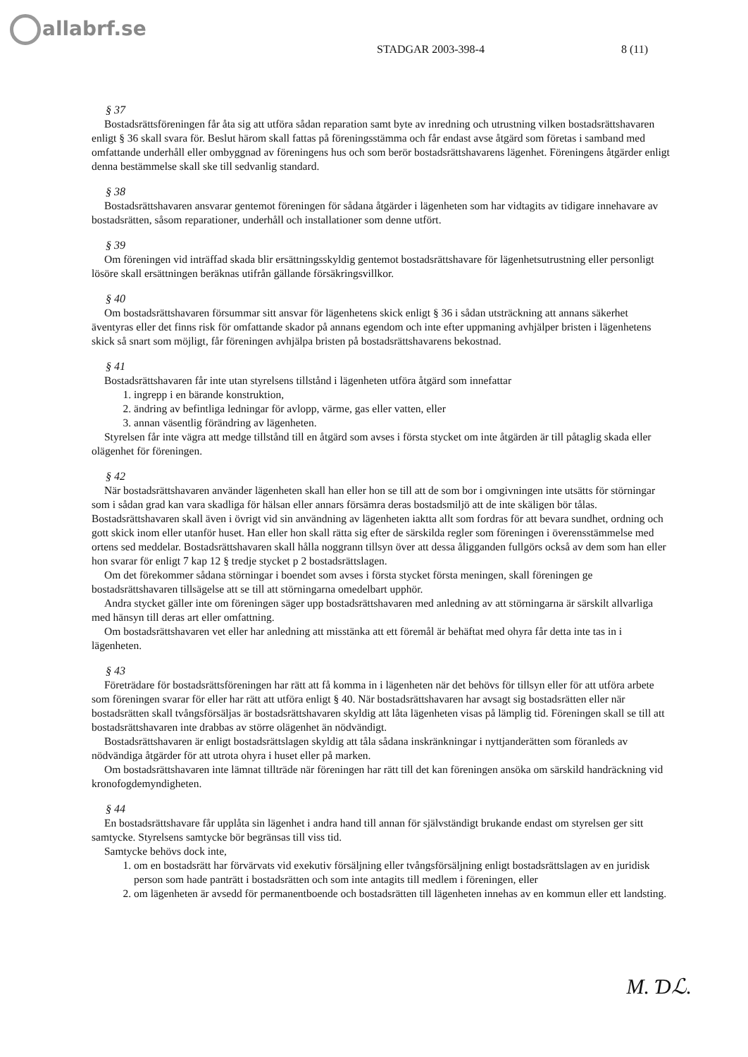allabrf.se
STADGAR 2003-398-4 8 (11)
§ 37
Bostadsrättsföreningen får åta sig att utföra sådan reparation samt byte av inredning och utrustning vilken bostadsrättshavaren enligt § 36 skall svara för. Beslut härom skall fattas på föreningsstämma och får endast avse åtgärd som företas i samband med omfattande underhåll eller ombyggnad av föreningens hus och som berör bostadsrättshavarens lägenhet. Föreningens åtgärder enligt denna bestämmelse skall ske till sedvanlig standard.
§ 38
Bostadsrättshavaren ansvarar gentemot föreningen för sådana åtgärder i lägenheten som har vidtagits av tidigare innehavare av bostadsrätten, såsom reparationer, underhåll och installationer som denne utfört.
§ 39
Om föreningen vid inträffad skada blir ersättningsskyldig gentemot bostadsrättshavare för lägenhetsutrustning eller personligt lösöre skall ersättningen beräknas utifrån gällande försäkringsvillkor.
§ 40
Om bostadsrättshavaren försummar sitt ansvar för lägenhetens skick enligt § 36 i sådan utsträckning att annans säkerhet äventyras eller det finns risk för omfattande skador på annans egendom och inte efter uppmaning avhjälper bristen i lägenhetens skick så snart som möjligt, får föreningen avhjälpa bristen på bostadsrättshavarens bekostnad.
§ 41
Bostadsrättshavaren får inte utan styrelsens tillstånd i lägenheten utföra åtgärd som innefattar
1. ingrepp i en bärande konstruktion,
2. ändring av befintliga ledningar för avlopp, värme, gas eller vatten, eller
3. annan väsentlig förändring av lägenheten.
Styrelsen får inte vägra att medge tillstånd till en åtgärd som avses i första stycket om inte åtgärden är till påtaglig skada eller olägenhet för föreningen.
§ 42
När bostadsrättshavaren använder lägenheten skall han eller hon se till att de som bor i omgivningen inte utsätts för störningar som i sådan grad kan vara skadliga för hälsan eller annars försämra deras bostadsmiljö att de inte skäligen bör tålas. Bostadsrättshavaren skall även i övrigt vid sin användning av lägenheten iaktta allt som fordras för att bevara sundhet, ordning och gott skick inom eller utanför huset. Han eller hon skall rätta sig efter de särskilda regler som föreningen i överensstämmelse med ortens sed meddelar. Bostadsrättshavaren skall hålla noggrann tillsyn över att dessa åligganden fullgörs också av dem som han eller hon svarar för enligt 7 kap 12 § tredje stycket p 2 bostadsrättslagen.
Om det förekommer sådana störningar i boendet som avses i första stycket första meningen, skall föreningen ge bostadsrättshavaren tillsägelse att se till att störningarna omedelbart upphör.
Andra stycket gäller inte om föreningen säger upp bostadsrättshavaren med anledning av att störningarna är särskilt allvarliga med hänsyn till deras art eller omfattning.
Om bostadsrättshavaren vet eller har anledning att misstänka att ett föremål är behäftat med ohyra får detta inte tas in i lägenheten.
§ 43
Företrädare för bostadsrättsföreningen har rätt att få komma in i lägenheten när det behövs för tillsyn eller för att utföra arbete som föreningen svarar för eller har rätt att utföra enligt § 40. När bostadsrättshavaren har avsagt sig bostadsrätten eller när bostadsrätten skall tvångsförsäljas är bostadsrättshavaren skyldig att låta lägenheten visas på lämplig tid. Föreningen skall se till att bostadsrättshavaren inte drabbas av större olägenhet än nödvändigt.
Bostadsrättshavaren är enligt bostadsrättslagen skyldig att tåla sådana inskränkningar i nyttjanderätten som föranleds av nödvändiga åtgärder för att utrota ohyra i huset eller på marken.
Om bostadsrättshavaren inte lämnat tillträde när föreningen har rätt till det kan föreningen ansöka om särskild handräckning vid kronofogdemyndigheten.
§ 44
En bostadsrättshavare får upplåta sin lägenhet i andra hand till annan för självständigt brukande endast om styrelsen ger sitt samtycke. Styrelsens samtycke bör begränsas till viss tid.
Samtycke behövs dock inte,
1. om en bostadsrätt har förvärvats vid exekutiv försäljning eller tvångsförsäljning enligt bostadsrättslagen av en juridisk person som hade panträtt i bostadsrätten och som inte antagits till medlem i föreningen, eller
2. om lägenheten är avsedd för permanentboende och bostadsrätten till lägenheten innehas av en kommun eller ett landsting.
M. Ɗℒ.